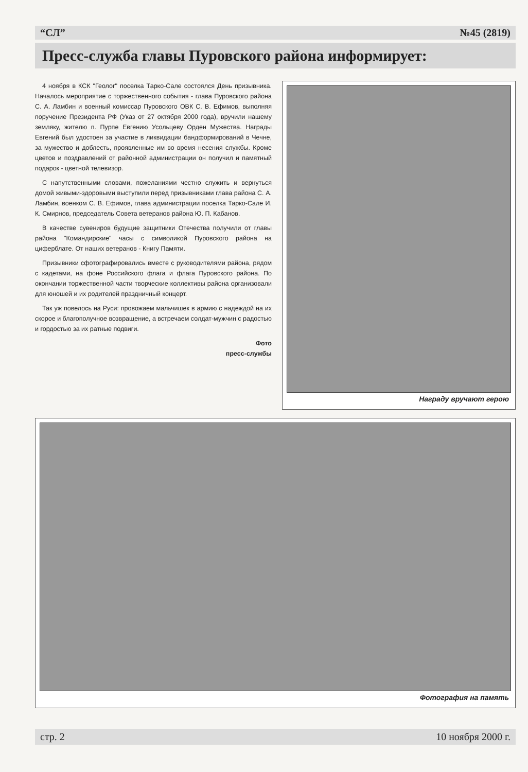“СЛ” №45 (2819)
Пресс-служба главы Пуровского района информирует:
4 ноября в КСК "Геолог" поселка Тарко-Сале состоялся День призывника. Началось мероприятие с торжественного события - глава Пуровского района С. А. Ламбин и военный комиссар Пуровского ОВК С. В. Ефимов, выполняя поручение Президента РФ (Указ от 27 октября 2000 года), вручили нашему земляку, жителю п. Пурпе Евгению Усольцеву Орден Мужества. Награды Евгений был удостоен за участие в ликвидации бандформирований в Чечне, за мужество и доблесть, проявленные им во время несения службы. Кроме цветов и поздравлений от районной администрации он получил и памятный подарок - цветной телевизор.
С напутственными словами, пожеланиями честно служить и вернуться домой живыми-здоровыми выступили перед призывниками глава района С. А. Ламбин, военком С. В. Ефимов, глава администрации поселка Тарко-Сале И. К. Смирнов, председатель Совета ветеранов района Ю. П. Кабанов.
В качестве сувениров будущие защитники Отечества получили от главы района "Командирские" часы с символикой Пуровского района на циферблате. От наших ветеранов - Книгу Памяти.
Призывники сфотографировались вместе с руководителями района, рядом с кадетами, на фоне Российского флага и флага Пуровского района. По окончании торжественной части творческие коллективы района организовали для юношей и их родителей праздничный концерт.
Так уж повелось на Руси: провожаем мальчишек в армию с надеждой на их скорое и благополучное возвращение, а встречаем солдат-мужчин с радостью и гордостью за их ратные подвиги.
Фото
пресс-службы
Награду вручают герою
Фотография на память
стр. 2 10 ноября 2000 г.